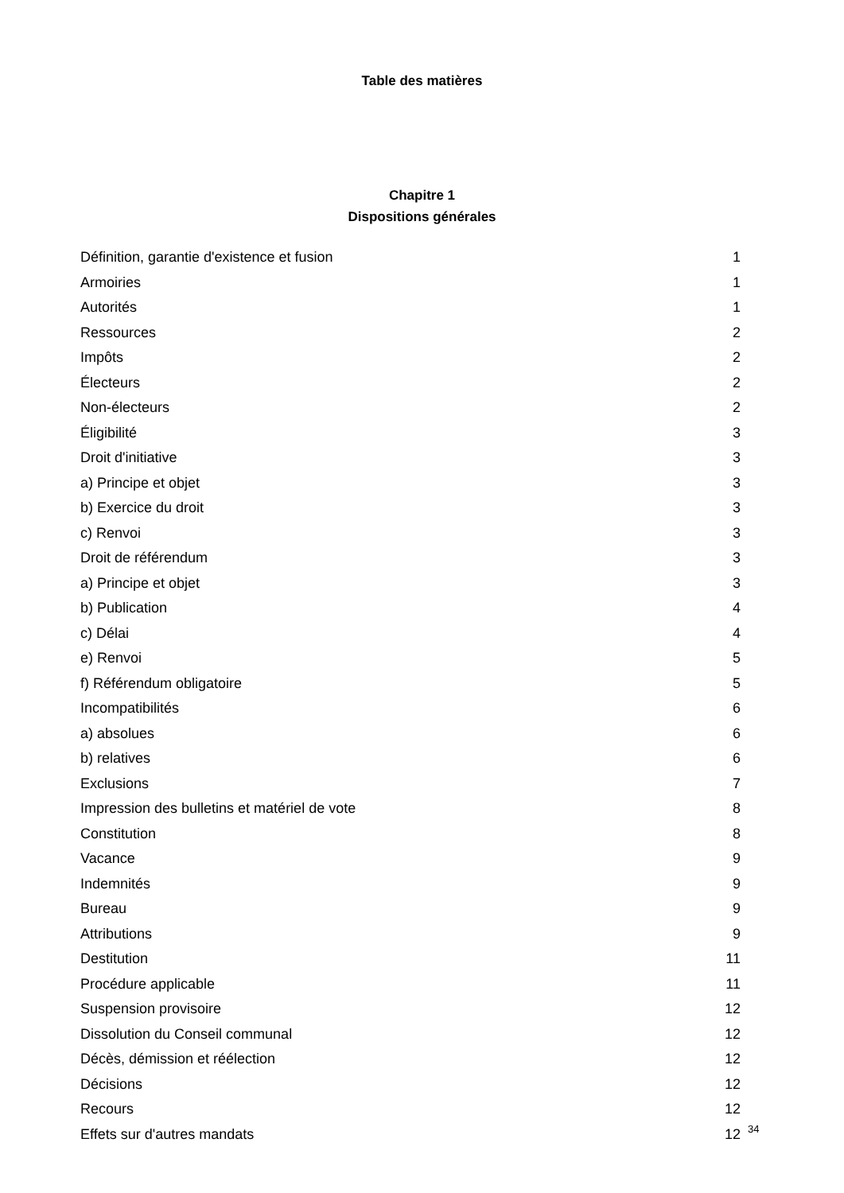Table des matières
Chapitre 1
Dispositions générales
| Définition, garantie d'existence et fusion | 1 |
| Armoiries | 1 |
| Autorités | 1 |
| Ressources | 2 |
| Impôts | 2 |
| Électeurs | 2 |
| Non-électeurs | 2 |
| Éligibilité | 3 |
| Droit d'initiative | 3 |
| a) Principe et objet | 3 |
| b) Exercice du droit | 3 |
| c) Renvoi | 3 |
| Droit de référendum | 3 |
| a) Principe et objet | 3 |
| b) Publication | 4 |
| c) Délai | 4 |
| e) Renvoi | 5 |
| f) Référendum obligatoire | 5 |
| Incompatibilités | 6 |
| a) absolues | 6 |
| b) relatives | 6 |
| Exclusions | 7 |
| Impression des bulletins et matériel de vote | 8 |
| Constitution | 8 |
| Vacance | 9 |
| Indemnités | 9 |
| Bureau | 9 |
| Attributions | 9 |
| Destitution | 11 |
| Procédure applicable | 11 |
| Suspension provisoire | 12 |
| Dissolution du Conseil communal | 12 |
| Décès, démission et réélection | 12 |
| Décisions | 12 |
| Recours | 12 |
| Effets sur d'autres mandats | 12 |
34